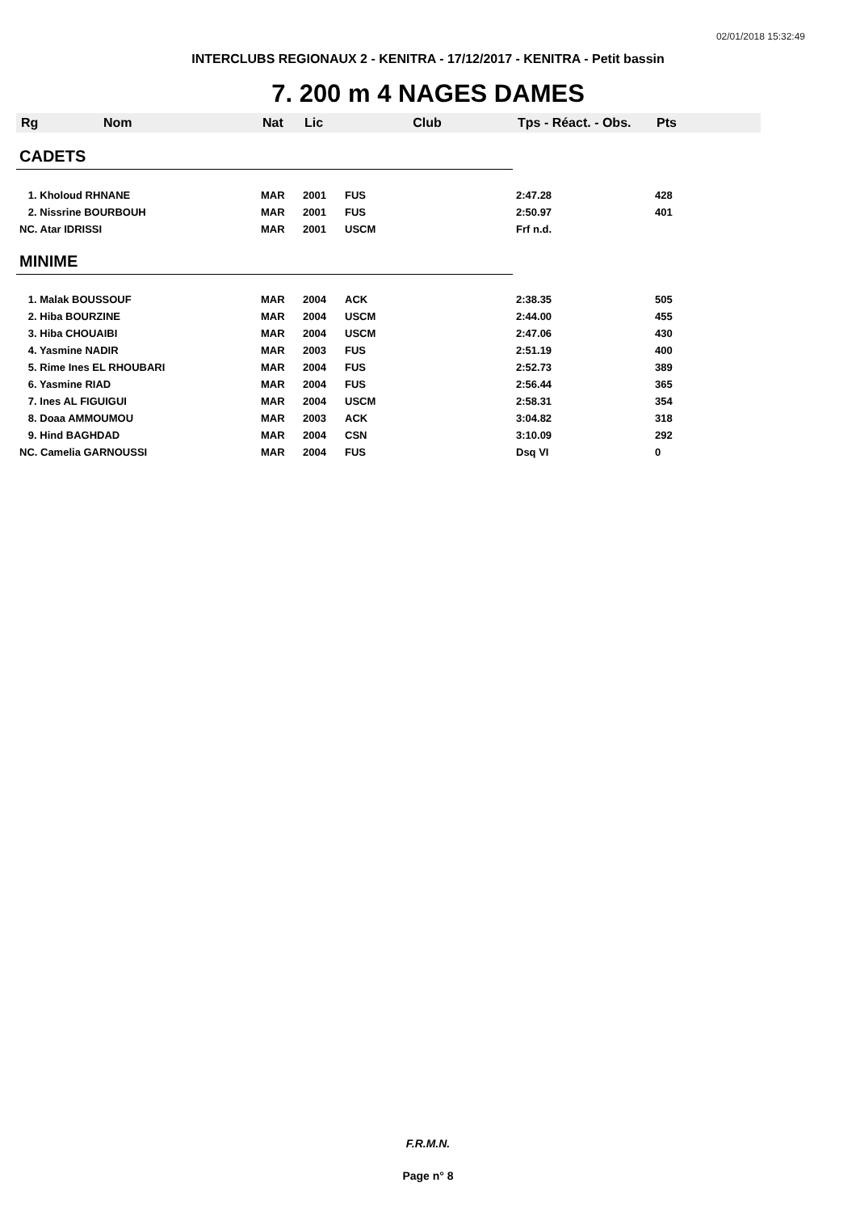02/01/2018 15:32:49
INTERCLUBS REGIONAUX 2 - KENITRA - 17/12/2017 - KENITRA - Petit bassin
7. 200 m 4 NAGES DAMES
| Rg | Nom | Nat | Lic | Club | Tps - Réact. - Obs. | Pts |
| --- | --- | --- | --- | --- | --- | --- |
| CADETS | | | | | | |
| 1. Kholoud RHNANE | | MAR | 2001 | FUS | 2:47.28 | 428 |
| 2. Nissrine BOURBOUH | | MAR | 2001 | FUS | 2:50.97 | 401 |
| NC. Atar IDRISSI | | MAR | 2001 | USCM | Frf n.d. | |
| MINIME | | | | | | |
| 1. Malak BOUSSOUF | | MAR | 2004 | ACK | 2:38.35 | 505 |
| 2. Hiba BOURZINE | | MAR | 2004 | USCM | 2:44.00 | 455 |
| 3. Hiba CHOUAIBI | | MAR | 2004 | USCM | 2:47.06 | 430 |
| 4. Yasmine NADIR | | MAR | 2003 | FUS | 2:51.19 | 400 |
| 5. Rime Ines EL RHOUBARI | | MAR | 2004 | FUS | 2:52.73 | 389 |
| 6. Yasmine RIAD | | MAR | 2004 | FUS | 2:56.44 | 365 |
| 7. Ines AL FIGUIGUI | | MAR | 2004 | USCM | 2:58.31 | 354 |
| 8. Doaa AMMOUMOU | | MAR | 2003 | ACK | 3:04.82 | 318 |
| 9. Hind BAGHDAD | | MAR | 2004 | CSN | 3:10.09 | 292 |
| NC. Camelia GARNOUSSI | | MAR | 2004 | FUS | Dsq VI | 0 |
F.R.M.N.
Page n° 8